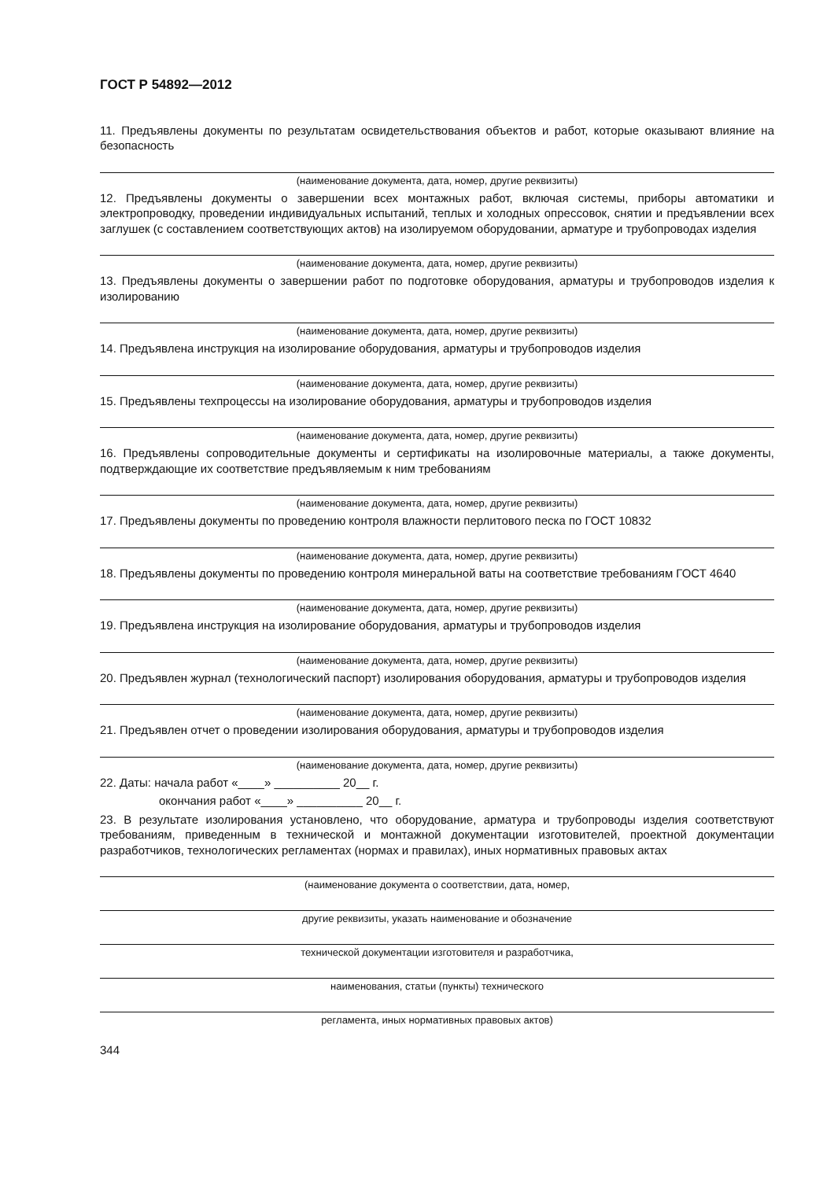ГОСТ Р 54892—2012
11. Предъявлены документы по результатам освидетельствования объектов и работ, которые оказывают влияние на безопасность
(наименование документа, дата, номер, другие реквизиты)
12. Предъявлены документы о завершении всех монтажных работ, включая системы, приборы автоматики и электропроводку, проведении индивидуальных испытаний, теплых и холодных опрессовок, снятии и предъявлении всех заглушек (с составлением соответствующих актов) на изолируемом оборудовании, арматуре и трубопроводах изделия
(наименование документа, дата, номер, другие реквизиты)
13. Предъявлены документы о завершении работ по подготовке оборудования, арматуры и трубопроводов изделия к изолированию
(наименование документа, дата, номер, другие реквизиты)
14. Предъявлена инструкция на изолирование оборудования, арматуры и трубопроводов изделия
(наименование документа, дата, номер, другие реквизиты)
15. Предъявлены техпроцессы на изолирование оборудования, арматуры и трубопроводов изделия
(наименование документа, дата, номер, другие реквизиты)
16. Предъявлены сопроводительные документы и сертификаты на изолировочные материалы, а также документы, подтверждающие их соответствие предъявляемым к ним требованиям
(наименование документа, дата, номер, другие реквизиты)
17. Предъявлены документы по проведению контроля влажности перлитового песка по ГОСТ 10832
(наименование документа, дата, номер, другие реквизиты)
18. Предъявлены документы по проведению контроля минеральной ваты на соответствие требованиям ГОСТ 4640
(наименование документа, дата, номер, другие реквизиты)
19. Предъявлена инструкция на изолирование оборудования, арматуры и трубопроводов изделия
(наименование документа, дата, номер, другие реквизиты)
20. Предъявлен журнал (технологический паспорт) изолирования оборудования, арматуры и трубопроводов изделия
(наименование документа, дата, номер, другие реквизиты)
21. Предъявлен отчет о проведении изолирования оборудования, арматуры и трубопроводов изделия
(наименование документа, дата, номер, другие реквизиты)
22. Даты: начала работ «____» __________ 20__ г.
окончания работ «____» __________ 20__ г.
23. В результате изолирования установлено, что оборудование, арматура и трубопроводы изделия соответствуют требованиям, приведенным в технической и монтажной документации изготовителей, проектной документации разработчиков, технологических регламентах (нормах и правилах), иных нормативных правовых актах
(наименование документа о соответствии, дата, номер,
другие реквизиты, указать наименование и обозначение
технической документации изготовителя и разработчика,
наименования, статьи (пункты) технического
регламента, иных нормативных правовых актов)
344